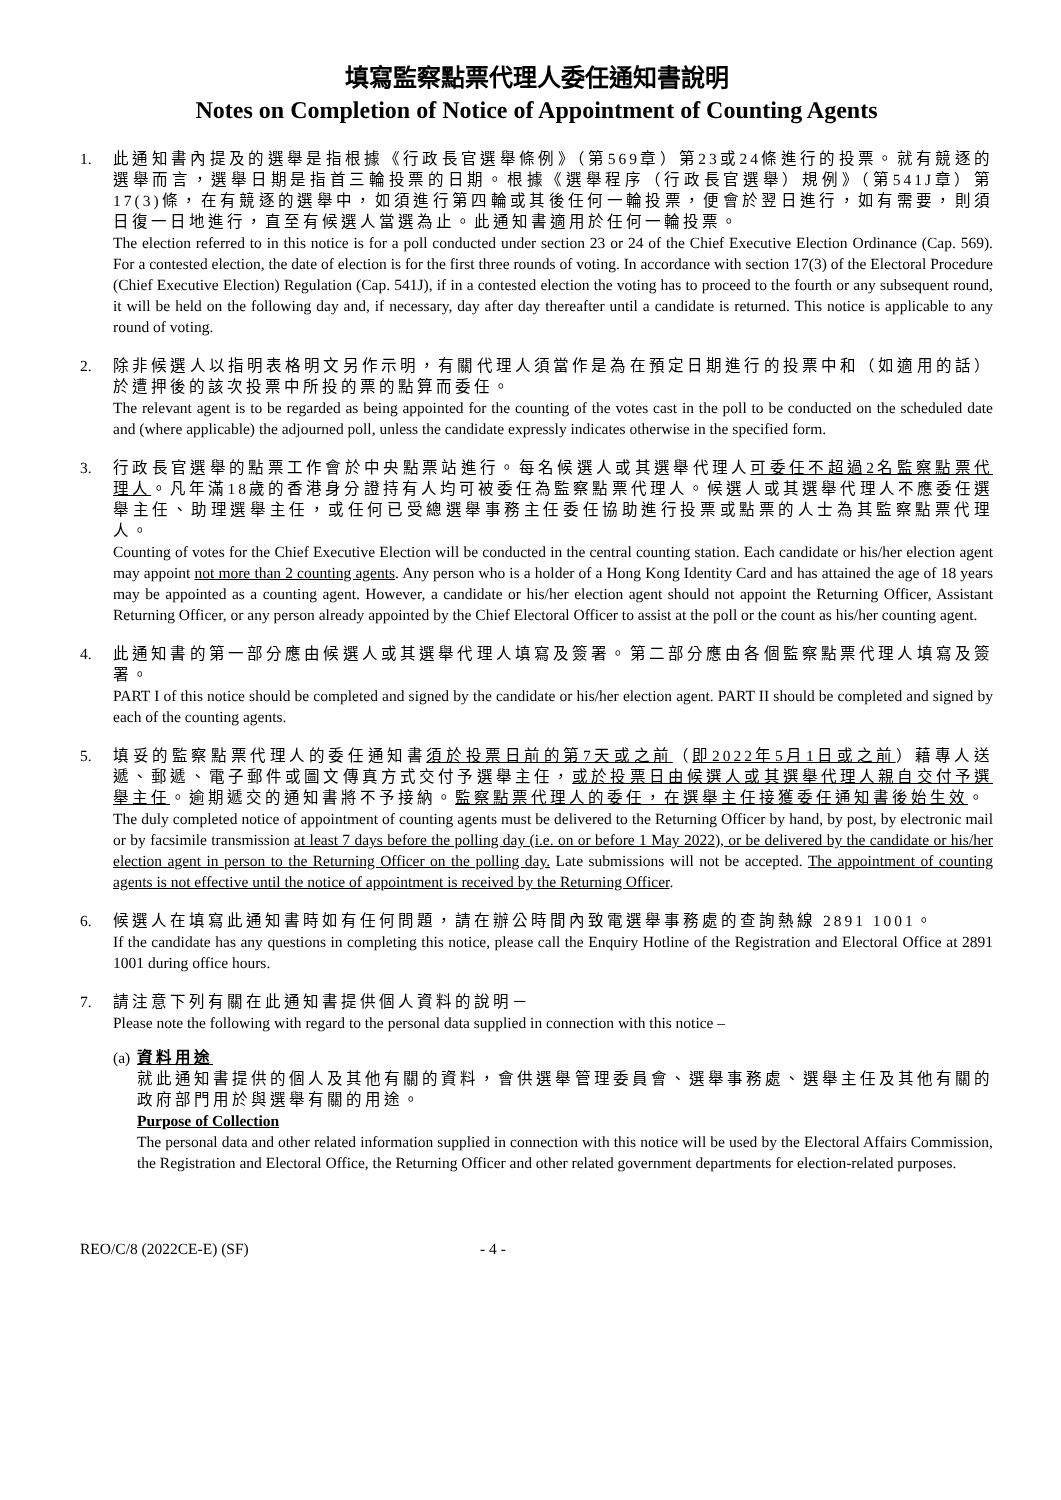填寫監察點票代理人委任通知書說明
Notes on Completion of Notice of Appointment of Counting Agents
1. 此通知書內提及的選舉是指根據《行政長官選舉條例》（第569章）第23或24條進行的投票。就有競逐的選舉而言，選舉日期是指首三輪投票的日期。根據《選舉程序（行政長官選舉）規例》（第541J章）第17(3)條，在有競逐的選舉中，如須進行第四輪或其後任何一輪投票，便會於翌日進行，如有需要，則須日復一日地進行，直至有候選人當選為止。此通知書適用於任何一輪投票。
The election referred to in this notice is for a poll conducted under section 23 or 24 of the Chief Executive Election Ordinance (Cap. 569). For a contested election, the date of election is for the first three rounds of voting. In accordance with section 17(3) of the Electoral Procedure (Chief Executive Election) Regulation (Cap. 541J), if in a contested election the voting has to proceed to the fourth or any subsequent round, it will be held on the following day and, if necessary, day after day thereafter until a candidate is returned. This notice is applicable to any round of voting.
2. 除非候選人以指明表格明文另作示明，有關代理人須當作是為在預定日期進行的投票中和（如適用的話）於遭押後的該次投票中所投的票的點算而委任。
The relevant agent is to be regarded as being appointed for the counting of the votes cast in the poll to be conducted on the scheduled date and (where applicable) the adjourned poll, unless the candidate expressly indicates otherwise in the specified form.
3. 行政長官選舉的點票工作會於中央點票站進行。每名候選人或其選舉代理人可委任不超過2名監察點票代理人。凡年滿18歲的香港身分證持有人均可被委任為監察點票代理人。候選人或其選舉代理人不應委任選舉主任、助理選舉主任，或任何已受總選舉事務主任委任協助進行投票或點票的人士為其監察點票代理人。
Counting of votes for the Chief Executive Election will be conducted in the central counting station. Each candidate or his/her election agent may appoint not more than 2 counting agents. Any person who is a holder of a Hong Kong Identity Card and has attained the age of 18 years may be appointed as a counting agent. However, a candidate or his/her election agent should not appoint the Returning Officer, Assistant Returning Officer, or any person already appointed by the Chief Electoral Officer to assist at the poll or the count as his/her counting agent.
4. 此通知書的第一部分應由候選人或其選舉代理人填寫及簽署。第二部分應由各個監察點票代理人填寫及簽署。
PART I of this notice should be completed and signed by the candidate or his/her election agent. PART II should be completed and signed by each of the counting agents.
5. 填妥的監察點票代理人的委任通知書須於投票日前的第7天或之前（即2022年5月1日或之前）藉專人送遞、郵遞、電子郵件或圖文傳真方式交付予選舉主任，或於投票日由候選人或其選舉代理人親自交付予選舉主任。逾期遞交的通知書將不予接納。監察點票代理人的委任，在選舉主任接獲委任通知書後始生效。
The duly completed notice of appointment of counting agents must be delivered to the Returning Officer by hand, by post, by electronic mail or by facsimile transmission at least 7 days before the polling day (i.e. on or before 1 May 2022), or be delivered by the candidate or his/her election agent in person to the Returning Officer on the polling day. Late submissions will not be accepted. The appointment of counting agents is not effective until the notice of appointment is received by the Returning Officer.
6. 候選人在填寫此通知書時如有任何問題，請在辦公時間內致電選舉事務處的查詢熱線 2891 1001。
If the candidate has any questions in completing this notice, please call the Enquiry Hotline of the Registration and Electoral Office at 2891 1001 during office hours.
7. 請注意下列有關在此通知書提供個人資料的說明－
Please note the following with regard to the personal data supplied in connection with this notice –
(a)
資料用途
就此通知書提供的個人及其他有關的資料，會供選舉管理委員會、選舉事務處、選舉主任及其他有關的政府部門用於與選舉有關的用途。
Purpose of Collection
The personal data and other related information supplied in connection with this notice will be used by the Electoral Affairs Commission, the Registration and Electoral Office, the Returning Officer and other related government departments for election-related purposes.
REO/C/8 (2022CE-E) (SF) - 4 -